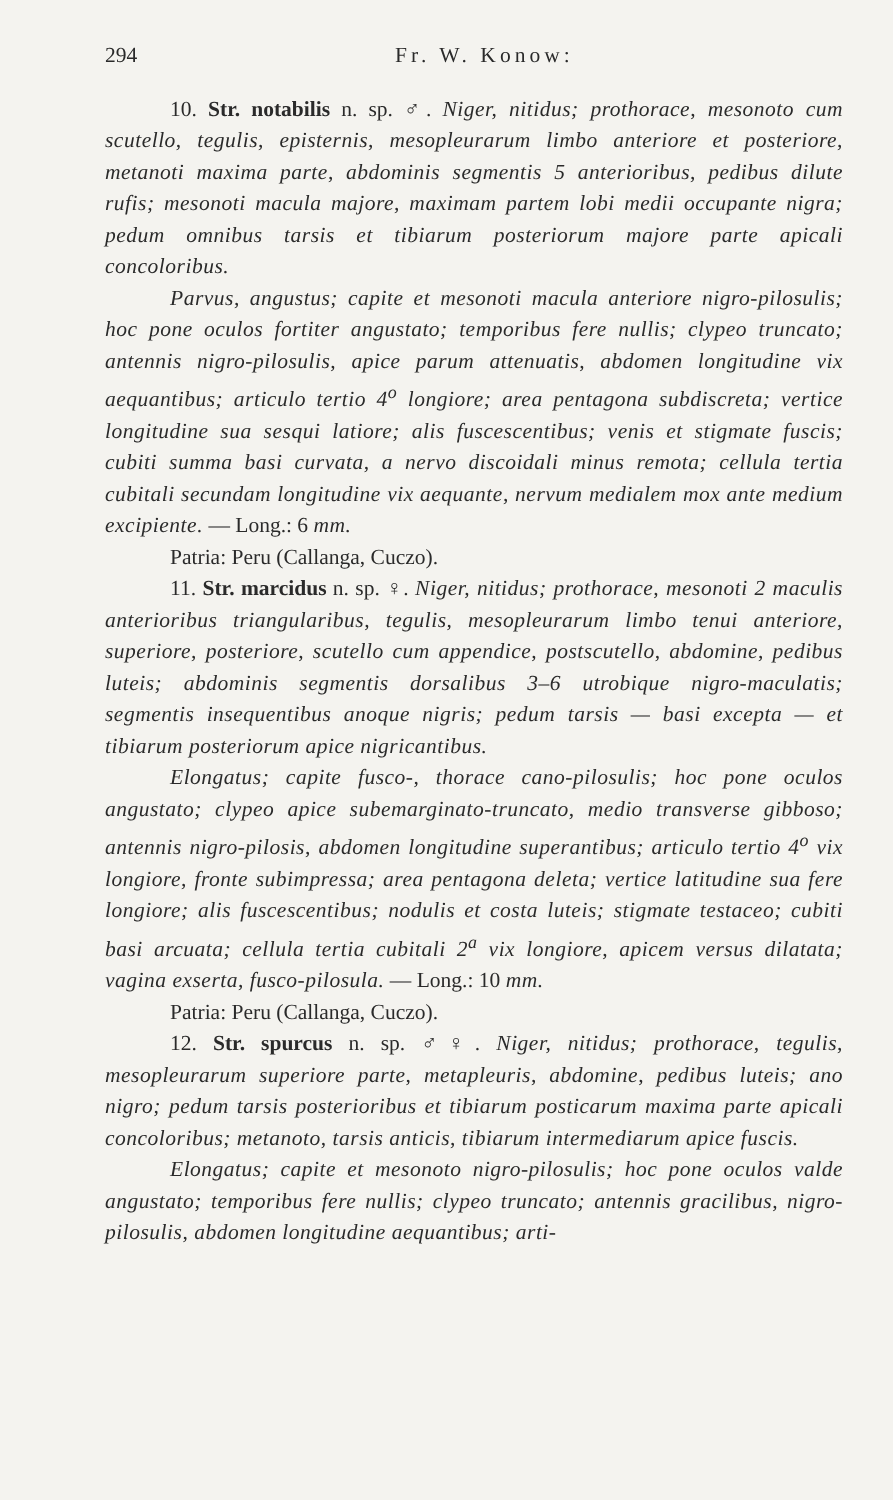294 Fr. W. Konow:
10. Str. notabilis n. sp. ♂. Niger, nitidus; prothorace, mesonoto cum scutello, tegulis, episternis, mesopleurarum limbo anteriore et posteriore, metanoti maxima parte, abdominis segmentis 5 anterioribus, pedibus dilute rufis; mesonoti macula majore, maximam partem lobi medii occupante nigra; pedum omnibus tarsis et tibiarum posteriorum majore parte apicali concoloribus.
Parvus, angustus; capite et mesonoti macula anteriore nigro-pilosulis; hoc pone oculos fortiter angustato; temporibus fere nullis; clypeo truncato; antennis nigro-pilosulis, apice parum attenuatis, abdomen longitudine vix aequantibus; articulo tertio 4<sup>o</sup> longiore; area pentagona subdiscreta; vertice longitudine sua sesqui latiore; alis fuscescentibus; venis et stigmate fuscis; cubiti summa basi curvata, a nervo discoidali minus remota; cellula tertia cubitali secundam longitudine vix aequante, nervum medialem mox ante medium excipiente. — Long.: 6 mm.
Patria: Peru (Callanga, Cuczo).
11. Str. marcidus n. sp. ♀. Niger, nitidus; prothorace, mesonoti 2 maculis anterioribus triangularibus, tegulis, mesopleurarum limbo tenui anteriore, superiore, posteriore, scutello cum appendice, postscutello, abdomine, pedibus luteis; abdominis segmentis dorsalibus 3–6 utrobique nigro-maculatis; segmentis insequentibus anoque nigris; pedum tarsis — basi excepta — et tibiarum posteriorum apice nigricantibus.
Elongatus; capite fusco-, thorace cano-pilosulis; hoc pone oculos angustato; clypeo apice subemarginato-truncato, medio transverse gibboso; antennis nigro-pilosis, abdomen longitudine superantibus; articulo tertio 4<sup>o</sup> vix longiore, fronte subimpressa; area pentagona deleta; vertice latitudine sua fere longiore; alis fuscescentibus; nodulis et costa luteis; stigmate testaceo; cubiti basi arcuata; cellula tertia cubitali 2<sup>a</sup> vix longiore, apicem versus dilatata; vagina exserta, fusco-pilosula. — Long.: 10 mm.
Patria: Peru (Callanga, Cuczo).
12. Str. spurcus n. sp. ♂♀. Niger, nitidus; prothorace, tegulis, mesopleurarum superiore parte, metapleuris, abdomine, pedibus luteis; ano nigro; pedum tarsis posterioribus et tibiarum posticarum maxima parte apicali concoloribus; metanoto, tarsis anticis, tibiarum intermediarum apice fuscis.
Elongatus; capite et mesonoto nigro-pilosulis; hoc pone oculos valde angustato; temporibus fere nullis; clypeo truncato; antennis gracilibus, nigro-pilosulis, abdomen longitudine aequantibus; arti-